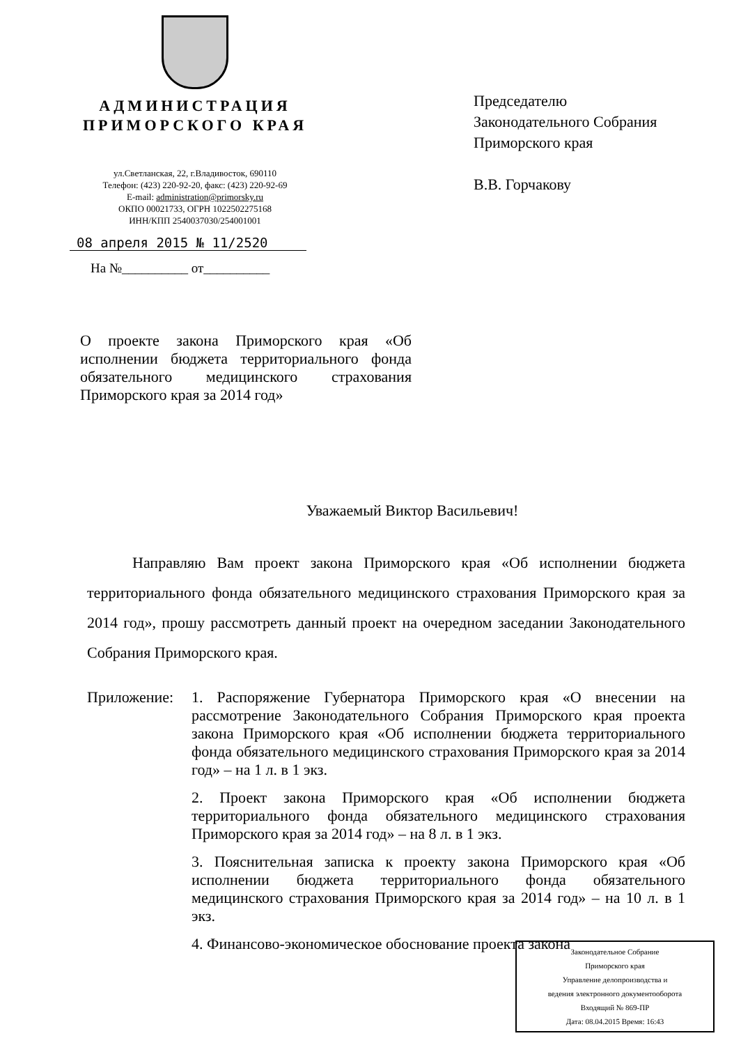АДМИНИСТРАЦИЯ
ПРИМОРСКОГО КРАЯ
ул.Светланская, 22, г.Владивосток, 690110
Телефон: (423) 220-92-20, факс: (423) 220-92-69
E-mail: administration@primorsky.ru
ОКПО 00021733, ОГРН 1022502275168
ИНН/КПП 2540037030/254001001
08 апреля 2015 № 11/2520
На №__________ от__________
Председателю
Законодательного Собрания
Приморского края
В.В. Горчакову
О проекте закона Приморского края «Об исполнении бюджета территориального фонда обязательного медицинского страхования Приморского края за 2014 год»
Уважаемый Виктор Васильевич!
Направляю Вам проект закона Приморского края «Об исполнении бюджета территориального фонда обязательного медицинского страхования Приморского края за 2014 год», прошу рассмотреть данный проект на очередном заседании Законодательного Собрания Приморского края.
Приложение: 1. Распоряжение Губернатора Приморского края «О внесении на рассмотрение Законодательного Собрания Приморского края проекта закона Приморского края «Об исполнении бюджета территориального фонда обязательного медицинского страхования Приморского края за 2014 год» – на 1 л. в 1 экз.
2. Проект закона Приморского края «Об исполнении бюджета территориального фонда обязательного медицинского страхования Приморского края за 2014 год» – на 8 л. в 1 экз.
3. Пояснительная записка к проекту закона Приморского края «Об исполнении бюджета территориального фонда обязательного медицинского страхования Приморского края за 2014 год» – на 10 л. в 1 экз.
4. Финансово-экономическое обоснование проекта закона
Законодательное Собрание
Приморского края
Управление делопроизводства и
ведения электронного документооборота
Входящий № 869-ПР
Дата: 08.04.2015 Время: 16:43